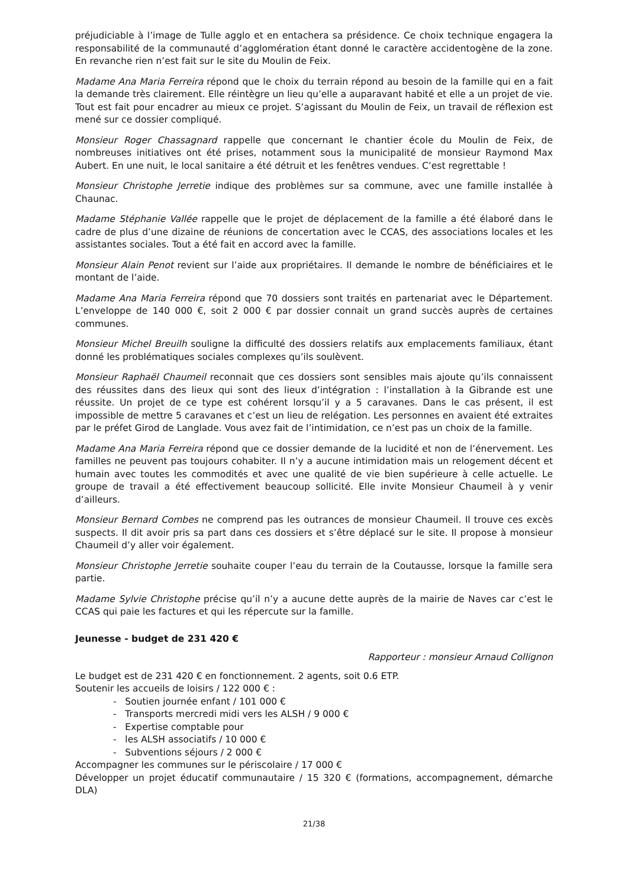préjudiciable à l’image de Tulle agglo et en entachera sa présidence. Ce choix technique engagera la responsabilité de la communauté d’agglomération étant donné le caractère accidentogène de la zone. En revanche rien n’est fait sur le site du Moulin de Feix.
Madame Ana Maria Ferreira répond que le choix du terrain répond au besoin de la famille qui en a fait la demande très clairement. Elle réintègre un lieu qu’elle a auparavant habité et elle a un projet de vie. Tout est fait pour encadrer au mieux ce projet. S’agissant du Moulin de Feix, un travail de réflexion est mené sur ce dossier compliqué.
Monsieur Roger Chassagnard rappelle que concernant le chantier école du Moulin de Feix, de nombreuses initiatives ont été prises, notamment sous la municipalité de monsieur Raymond Max Aubert. En une nuit, le local sanitaire a été détruit et les fenêtres vendues. C’est regrettable !
Monsieur Christophe Jerretie indique des problèmes sur sa commune, avec une famille installée à Chaunac.
Madame Stéphanie Vallée rappelle que le projet de déplacement de la famille a été élaboré dans le cadre de plus d’une dizaine de réunions de concertation avec le CCAS, des associations locales et les assistantes sociales. Tout a été fait en accord avec la famille.
Monsieur Alain Penot revient sur l’aide aux propriétaires. Il demande le nombre de bénéficiaires et le montant de l’aide.
Madame Ana Maria Ferreira répond que 70 dossiers sont traités en partenariat avec le Département. L’enveloppe de 140 000 €, soit 2 000 € par dossier connait un grand succès auprès de certaines communes.
Monsieur Michel Breuilh souligne la difficulté des dossiers relatifs aux emplacements familiaux, étant donné les problématiques sociales complexes qu’ils soulèvent.
Monsieur Raphaël Chaumeil reconnait que ces dossiers sont sensibles mais ajoute qu’ils connaissent des réussites dans des lieux qui sont des lieux d’intégration : l’installation à la Gibrande est une réussite. Un projet de ce type est cohérent lorsqu’il y a 5 caravanes. Dans le cas présent, il est impossible de mettre 5 caravanes et c’est un lieu de relégation. Les personnes en avaient été extraites par le préfet Girod de Langlade. Vous avez fait de l’intimidation, ce n’est pas un choix de la famille.
Madame Ana Maria Ferreira répond que ce dossier demande de la lucidité et non de l’énervement. Les familles ne peuvent pas toujours cohabiter. Il n’y a aucune intimidation mais un relogement décent et humain avec toutes les commodités et avec une qualité de vie bien supérieure à celle actuelle. Le groupe de travail a été effectivement beaucoup sollicité. Elle invite Monsieur Chaumeil à y venir d’ailleurs.
Monsieur Bernard Combes ne comprend pas les outrances de monsieur Chaumeil. Il trouve ces excès suspects. Il dit avoir pris sa part dans ces dossiers et s’être déplacé sur le site. Il propose à monsieur Chaumeil d’y aller voir également.
Monsieur Christophe Jerretie souhaite couper l’eau du terrain de la Coutausse, lorsque la famille sera partie.
Madame Sylvie Christophe précise qu’il n’y a aucune dette auprès de la mairie de Naves car c’est le CCAS qui paie les factures et qui les répercute sur la famille.
Jeunesse - budget de 231 420 €
Rapporteur : monsieur Arnaud Collignon
Le budget est de 231 420 € en fonctionnement. 2 agents, soit 0.6 ETP.
Soutenir les accueils de loisirs / 122 000 € :
- Soutien journée enfant / 101 000 €
- Transports mercredi midi vers les ALSH / 9 000 €
- Expertise comptable pour
- les ALSH associatifs / 10 000 €
- Subventions séjours / 2 000 €
Accompagner les communes sur le périscolaire / 17 000 €
Développer un projet éducatif communautaire / 15 320 € (formations, accompagnement, démarche DLA)
21/38